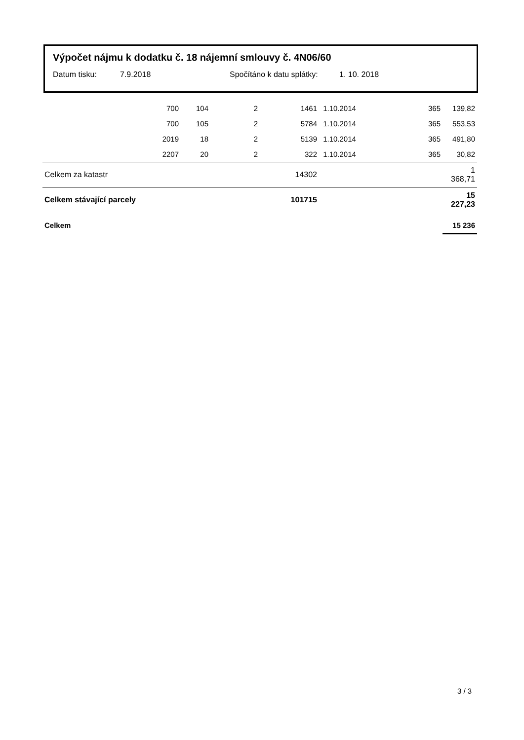Výpočet nájmu k dodatku č. 18 nájemní smlouvy č. 4N06/60
Datum tisku: 7.9.2018 Spočítáno k datu splátky: 1. 10. 2018
| | 700 | 104 | 2 | 1461 | 1.10.2014 | 365 | 139,82 |
| | 700 | 105 | 2 | 5784 | 1.10.2014 | 365 | 553,53 |
| | 2019 | 18 | 2 | 5139 | 1.10.2014 | 365 | 491,80 |
| | 2207 | 20 | 2 | 322 | 1.10.2014 | 365 | 30,82 |
| Celkem za katastr | | | | 14302 | | | 1 368,71 |
| Celkem stávající parcely | | | | 101715 | | | 15 227,23 |
| Celkem | | | | | | | 15 236 |
3 / 3